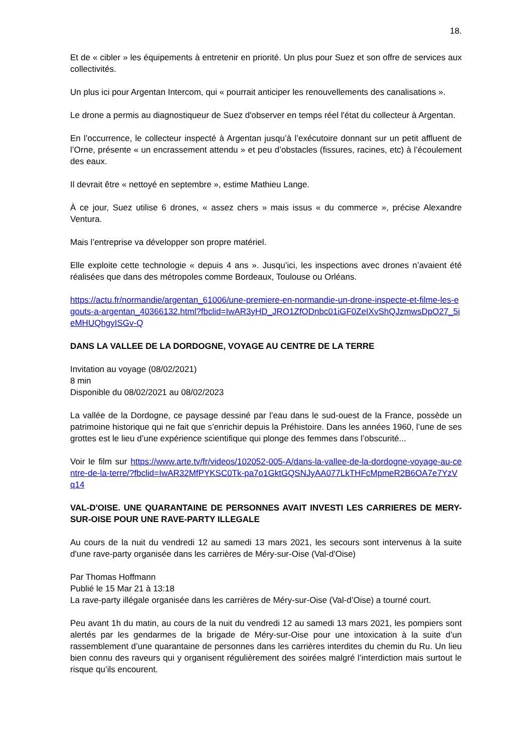18.
Et de « cibler » les équipements à entretenir en priorité. Un plus pour Suez et son offre de services aux collectivités.
Un plus ici pour Argentan Intercom, qui « pourrait anticiper les renouvellements des canalisations ».
Le drone a permis au diagnostiqueur de Suez d'observer en temps réel l'état du collecteur à Argentan.
En l’occurrence, le collecteur inspecté à Argentan jusqu’à l’exécutoire donnant sur un petit affluent de l’Orne, présente « un encrassement attendu » et peu d’obstacles (fissures, racines, etc) à l’écoulement des eaux.
Il devrait être « nettoyé en septembre », estime Mathieu Lange.
À ce jour, Suez utilise 6 drones, « assez chers » mais issus « du commerce », précise Alexandre Ventura.
Mais l’entreprise va développer son propre matériel.
Elle exploite cette technologie « depuis 4 ans ». Jusqu’ici, les inspections avec drones n’avaient été réalisées que dans des métropoles comme Bordeaux, Toulouse ou Orléans.
https://actu.fr/normandie/argentan_61006/une-premiere-en-normandie-un-drone-inspecte-et-filme-les-egouts-a-argentan_40366132.html?fbclid=IwAR3yHD_JRO1ZfODnbc01iGF0ZeIXvShQJzmwsDpO27_5ieMHUQhgyISGv-Q
DANS LA VALLEE DE LA DORDOGNE, VOYAGE AU CENTRE DE LA TERRE
Invitation au voyage (08/02/2021)
8 min
Disponible du 08/02/2021 au 08/02/2023
La vallée de la Dordogne, ce paysage dessiné par l’eau dans le sud-ouest de la France, possède un patrimoine historique qui ne fait que s’enrichir depuis la Préhistoire. Dans les années 1960, l’une de ses grottes est le lieu d’une expérience scientifique qui plonge des femmes dans l’obscurité...
Voir le film sur https://www.arte.tv/fr/videos/102052-005-A/dans-la-vallee-de-la-dordogne-voyage-au-centre-de-la-terre/?fbclid=IwAR32MfPYKSC0Tk-pa7o1GktGQSNJyAA077LkTHFcMpmeR2B6OA7e7YzVq14
VAL-D'OISE. UNE QUARANTAINE DE PERSONNES AVAIT INVESTI LES CARRIERES DE MERY-SUR-OISE POUR UNE RAVE-PARTY ILLEGALE
Au cours de la nuit du vendredi 12 au samedi 13 mars 2021, les secours sont intervenus à la suite d'une rave-party organisée dans les carrières de Méry-sur-Oise (Val-d'Oise)
Par Thomas Hoffmann
Publié le 15 Mar 21 à 13:18
La rave-party illégale organisée dans les carrières de Méry-sur-Oise (Val-d’Oise) a tourné court.
Peu avant 1h du matin, au cours de la nuit du vendredi 12 au samedi 13 mars 2021, les pompiers sont alertés par les gendarmes de la brigade de Méry-sur-Oise pour une intoxication à la suite d’un rassemblement d’une quarantaine de personnes dans les carrières interdites du chemin du Ru. Un lieu bien connu des raveurs qui y organisent régulièrement des soirées malgré l’interdiction mais surtout le risque qu’ils encourent.